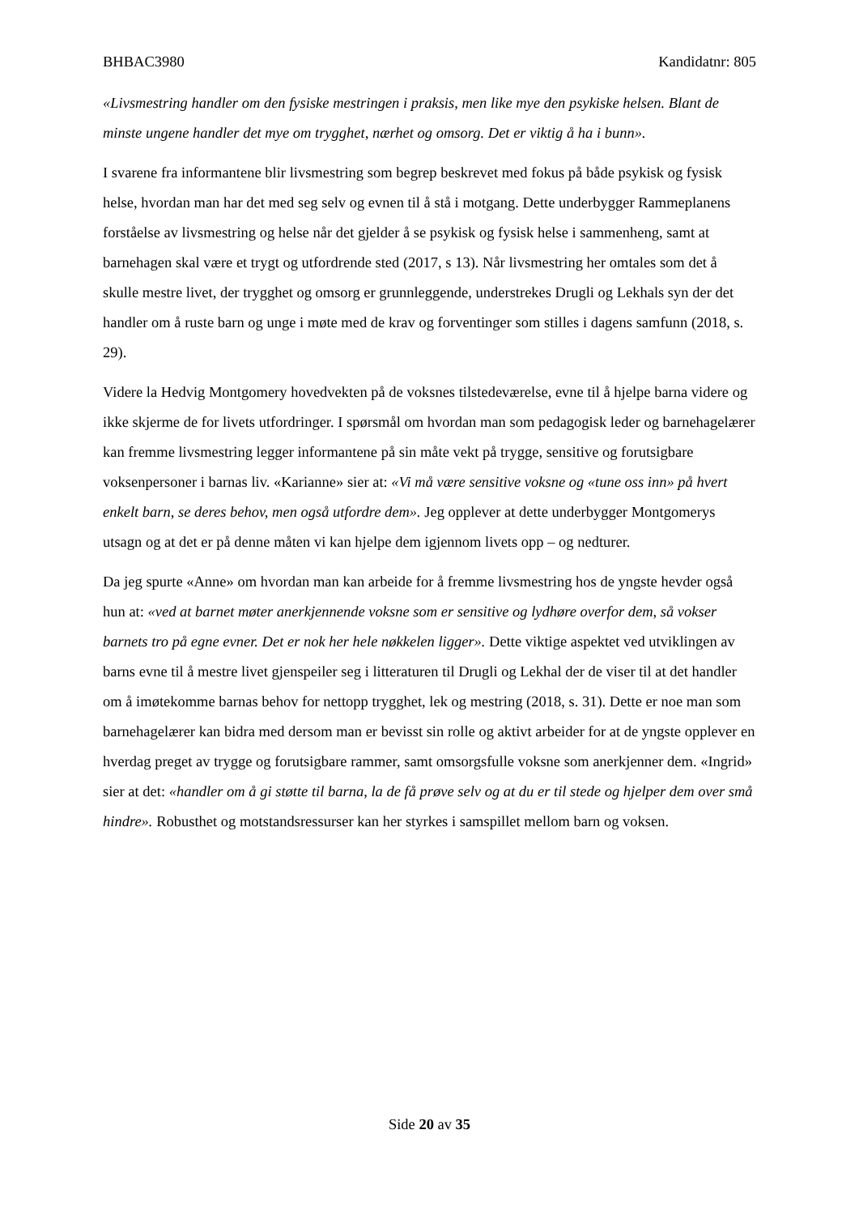BHBAC3980 Kandidatnr: 805
«Livsmestring handler om den fysiske mestringen i praksis, men like mye den psykiske helsen. Blant de minste ungene handler det mye om trygghet, nærhet og omsorg. Det er viktig å ha i bunn».
I svarene fra informantene blir livsmestring som begrep beskrevet med fokus på både psykisk og fysisk helse, hvordan man har det med seg selv og evnen til å stå i motgang. Dette underbygger Rammeplanens forståelse av livsmestring og helse når det gjelder å se psykisk og fysisk helse i sammenheng, samt at barnehagen skal være et trygt og utfordrende sted (2017, s 13). Når livsmestring her omtales som det å skulle mestre livet, der trygghet og omsorg er grunnleggende, understrekes Drugli og Lekhals syn der det handler om å ruste barn og unge i møte med de krav og forventinger som stilles i dagens samfunn (2018, s. 29).
Videre la Hedvig Montgomery hovedvekten på de voksnes tilstedeværelse, evne til å hjelpe barna videre og ikke skjerme de for livets utfordringer. I spørsmål om hvordan man som pedagogisk leder og barnehagelærer kan fremme livsmestring legger informantene på sin måte vekt på trygge, sensitive og forutsigbare voksenpersoner i barnas liv. «Karianne» sier at: «Vi må være sensitive voksne og «tune oss inn» på hvert enkelt barn, se deres behov, men også utfordre dem». Jeg opplever at dette underbygger Montgomerys utsagn og at det er på denne måten vi kan hjelpe dem igjennom livets opp – og nedturer.
Da jeg spurte «Anne» om hvordan man kan arbeide for å fremme livsmestring hos de yngste hevder også hun at: «ved at barnet møter anerkjennende voksne som er sensitive og lydhøre overfor dem, så vokser barnets tro på egne evner. Det er nok her hele nøkkelen ligger». Dette viktige aspektet ved utviklingen av barns evne til å mestre livet gjenspeiler seg i litteraturen til Drugli og Lekhal der de viser til at det handler om å imøtekomme barnas behov for nettopp trygghet, lek og mestring (2018, s. 31). Dette er noe man som barnehagelærer kan bidra med dersom man er bevisst sin rolle og aktivt arbeider for at de yngste opplever en hverdag preget av trygge og forutsigbare rammer, samt omsorgsfulle voksne som anerkjenner dem. «Ingrid» sier at det: «handler om å gi støtte til barna, la de få prøve selv og at du er til stede og hjelper dem over små hindre». Robusthet og motstandsressurser kan her styrkes i samspillet mellom barn og voksen.
Side 20 av 35